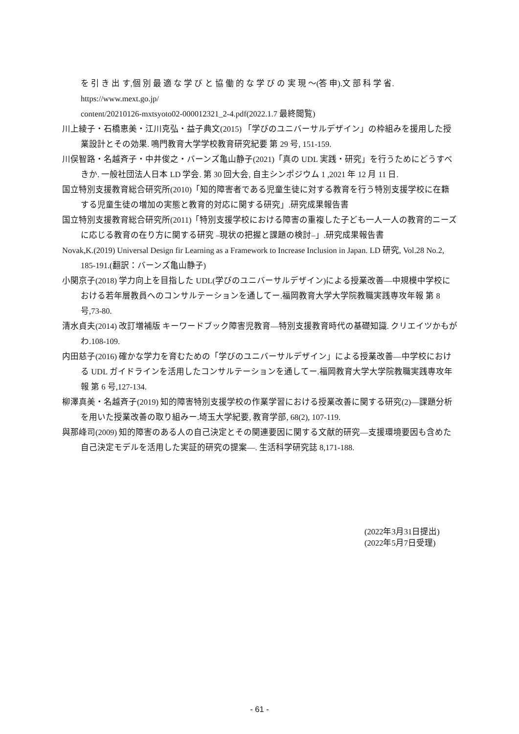を 引 き 出 す,個 別 最 適 な 学 び と 協 働 的 な 学 び の 実 現 〜(答 申).文 部 科 学 省.
https://www.mext.go.jp/
content/20210126-mxtsyoto02-000012321_2-4.pdf(2022.1.7 最終閲覧)
川上綾子・石橋恵美・江川克弘・益子典文(2015) 「学びのユニバーサルデザイン」の枠組みを援用した授業設計とその効果. 鳴門教育大学学校教育研究紀要 第 29 号, 151-159.
川俣智路・名越斉子・中井俊之・バーンズ亀山静子(2021)「真の UDL 実践・研究」を行うためにどうすべきか. 一般社団法人日本 LD 学会. 第 30 回大会, 自主シンポジウム 1 ,2021 年 12 月 11 日.
国立特別支援教育総合研究所(2010)「知的障害者である児童生徒に対する教育を行う特別支援学校に在籍する児童生徒の増加の実態と教育的対応に関する研究」.研究成果報告書
国立特別支援教育総合研究所(2011)「特別支援学校における障害の重複した子ども一人一人の教育的ニーズに応じる教育の在り方に関する研究 –現状の把握と課題の検討–」.研究成果報告書
Novak,K.(2019) Universal Design fir Learning as a Framework to Increase Inclusion in Japan. LD 研究, Vol.28 No.2, 185-191.(翻訳：バーンズ亀山静子)
小関京子(2018) 学力向上を目指した UDL(学びのユニバーサルデザイン)による授業改善—中規模中学校における若年層教員へのコンサルテーションを通してー.福岡教育大学大学院教職実践専攻年報 第 8 号,73-80.
清水貞夫(2014) 改訂増補版 キーワードブック障害児教育—特別支援教育時代の基礎知識. クリエイツかもがわ.108-109.
内田慈子(2016) 確かな学力を育むための「学びのユニバーサルデザイン」による授業改善—中学校における UDL ガイドラインを活用したコンサルテーションを通してー.福岡教育大学大学院教職実践専攻年報 第 6 号,127-134.
柳澤真美・名越斉子(2019) 知的障害特別支援学校の作業学習における授業改善に関する研究(2)—課題分析を用いた授業改善の取り組みー.埼玉大学紀要, 教育学部, 68(2), 107-119.
與那峰司(2009) 知的障害のある人の自己決定とその関連要因に関する文献的研究—支援環境要因も含めた自己決定モデルを活用した実証的研究の提案—. 生活科学研究誌 8,171-188.
(2022年3月31日提出)
(2022年5月7日受理)
- 61 -